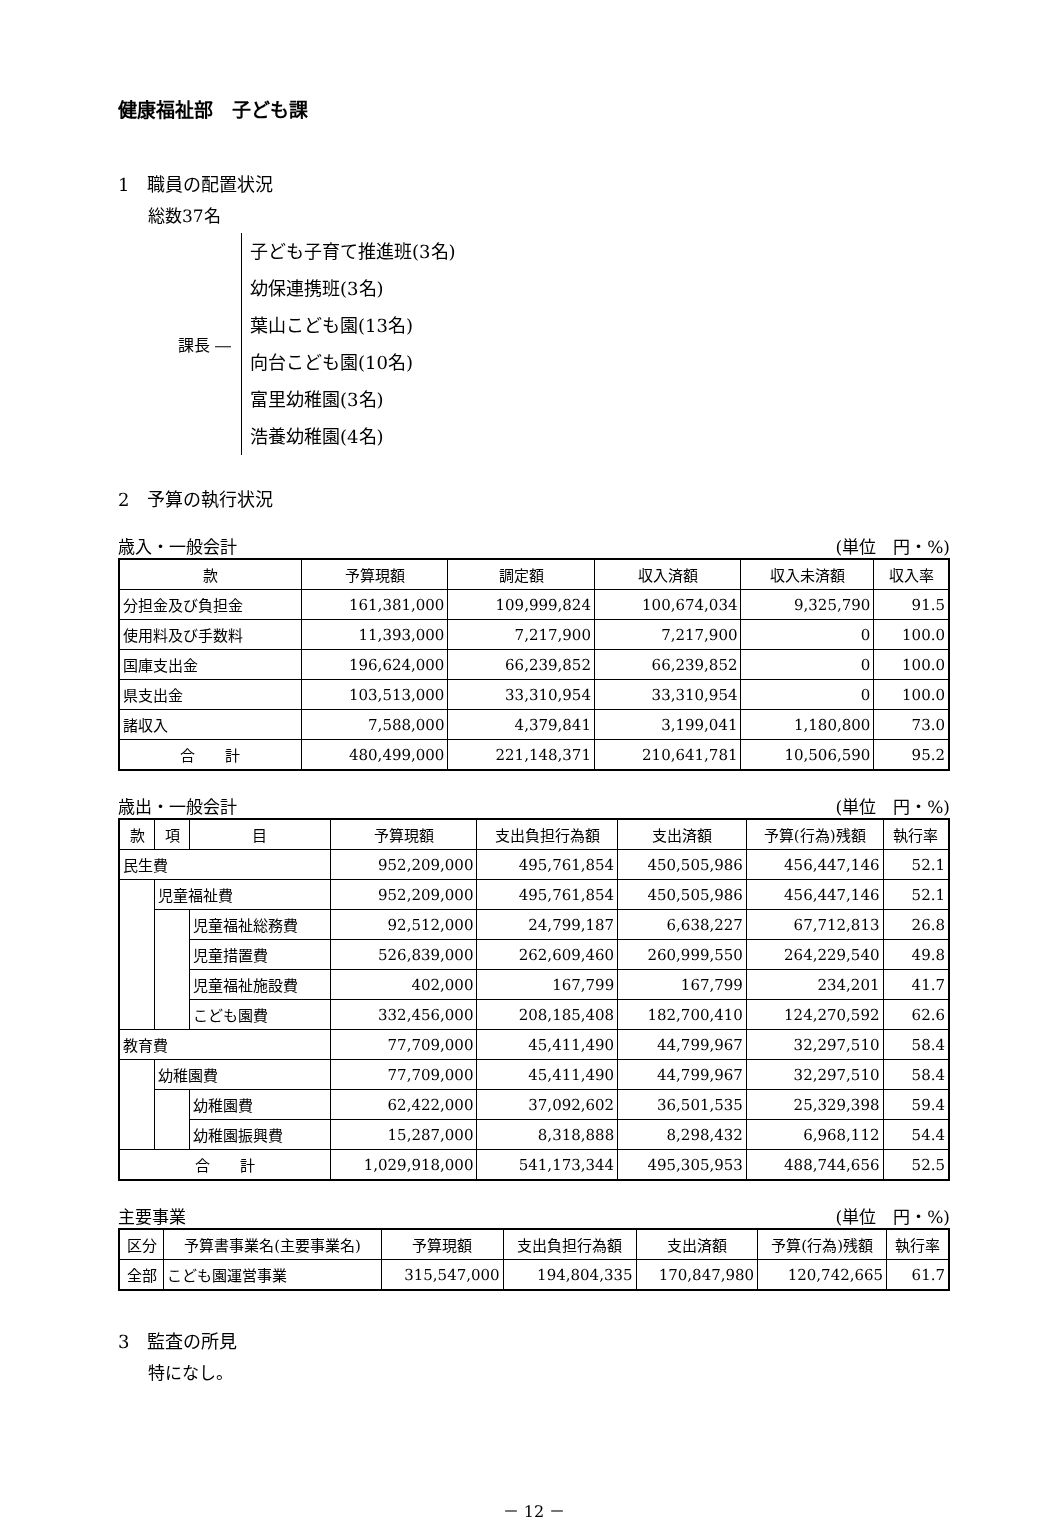健康福祉部　子ども課
1　職員の配置状況
総数37名
課長 ―
子ども子育て推進班(3名)
幼保連携班(3名)
葉山こども園(13名)
向台こども園(10名)
富里幼稚園(3名)
浩養幼稚園(4名)
2　予算の執行状況
歳入・一般会計 (単位　円・%)
| 款 | 予算現額 | 調定額 | 収入済額 | 収入未済額 | 収入率 |
| --- | --- | --- | --- | --- | --- |
| 分担金及び負担金 | 161,381,000 | 109,999,824 | 100,674,034 | 9,325,790 | 91.5 |
| 使用料及び手数料 | 11,393,000 | 7,217,900 | 7,217,900 | 0 | 100.0 |
| 国庫支出金 | 196,624,000 | 66,239,852 | 66,239,852 | 0 | 100.0 |
| 県支出金 | 103,513,000 | 33,310,954 | 33,310,954 | 0 | 100.0 |
| 諸収入 | 7,588,000 | 4,379,841 | 3,199,041 | 1,180,800 | 73.0 |
| 合 計 | 480,499,000 | 221,148,371 | 210,641,781 | 10,506,590 | 95.2 |
歳出・一般会計 (単位　円・%)
| 款 | 項 | 目 | 予算現額 | 支出負担行為額 | 支出済額 | 予算(行為)残額 | 執行率 |
| --- | --- | --- | --- | --- | --- | --- | --- |
| 民生費 | | | 952,209,000 | 495,761,854 | 450,505,986 | 456,447,146 | 52.1 |
| | 児童福祉費 | | 952,209,000 | 495,761,854 | 450,505,986 | 456,447,146 | 52.1 |
| | | 児童福祉総務費 | 92,512,000 | 24,799,187 | 6,638,227 | 67,712,813 | 26.8 |
| | | 児童措置費 | 526,839,000 | 262,609,460 | 260,999,550 | 264,229,540 | 49.8 |
| | | 児童福祉施設費 | 402,000 | 167,799 | 167,799 | 234,201 | 41.7 |
| | | こども園費 | 332,456,000 | 208,185,408 | 182,700,410 | 124,270,592 | 62.6 |
| 教育費 | | | 77,709,000 | 45,411,490 | 44,799,967 | 32,297,510 | 58.4 |
| | 幼稚園費 | | 77,709,000 | 45,411,490 | 44,799,967 | 32,297,510 | 58.4 |
| | | 幼稚園費 | 62,422,000 | 37,092,602 | 36,501,535 | 25,329,398 | 59.4 |
| | | 幼稚園振興費 | 15,287,000 | 8,318,888 | 8,298,432 | 6,968,112 | 54.4 |
| 合 計 | | | 1,029,918,000 | 541,173,344 | 495,305,953 | 488,744,656 | 52.5 |
主要事業 (単位　円・%)
| 区分 | 予算書事業名(主要事業名) | 予算現額 | 支出負担行為額 | 支出済額 | 予算(行為)残額 | 執行率 |
| --- | --- | --- | --- | --- | --- | --- |
| 全部 | こども園運営事業 | 315,547,000 | 194,804,335 | 170,847,980 | 120,742,665 | 61.7 |
3　監査の所見
特になし。
－ 12 －